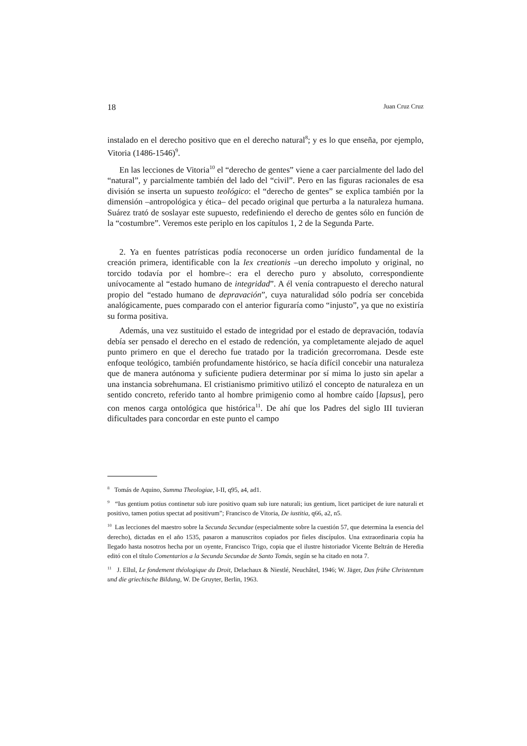18 Juan Cruz Cruz
instalado en el derecho positivo que en el derecho natural<sup>8</sup>; y es lo que enseña, por ejemplo, Vitoria (1486-1546)<sup>9</sup>.
En las lecciones de Vitoria<sup>10</sup> el “derecho de gentes” viene a caer parcialmente del lado del “natural”, y parcialmente también del lado del “civil”. Pero en las figuras racionales de esa división se inserta un supuesto teológico: el “derecho de gentes” se explica también por la dimensión –antropológica y ética– del pecado original que perturba a la naturaleza humana. Suárez trató de soslayar este supuesto, redefiniendo el derecho de gentes sólo en función de la “costumbre”. Veremos este periplo en los capítulos 1, 2 de la Segunda Parte.
2. Ya en fuentes patrísticas podía reconocerse un orden jurídico fundamental de la creación primera, identificable con la lex creationis –un derecho impoluto y original, no torcido todavía por el hombre–: era el derecho puro y absoluto, correspondiente unívocamente al “estado humano de integridad”. A él venía contrapuesto el derecho natural propio del “estado humano de depravación”, cuya naturalidad sólo podría ser concebida analógicamente, pues comparado con el anterior figuraría como “injusto”, ya que no existiría su forma positiva.
Además, una vez sustituido el estado de integridad por el estado de depravación, todavía debía ser pensado el derecho en el estado de redención, ya completamente alejado de aquel punto primero en que el derecho fue tratado por la tradición grecorromana. Desde este enfoque teológico, también profundamente histórico, se hacía difícil concebir una naturaleza que de manera autónoma y suficiente pudiera determinar por sí mima lo justo sin apelar a una instancia sobrehumana. El cristianismo primitivo utilizó el concepto de naturaleza en un sentido concreto, referido tanto al hombre primigenio como al hombre caído [lapsus], pero con menos carga ontológica que histórica<sup>11</sup>. De ahí que los Padres del siglo III tuvieran dificultades para concordar en este punto el campo
<sup>8</sup> Tomás de Aquino, Summa Theologiae, I-II, q95, a4, ad1.
<sup>9</sup> “Ius gentium potius continetur sub iure positivo quam sub iure naturali; ius gentium, licet participet de iure naturali et positivo, tamen potius spectat ad positivum”; Francisco de Vitoria, De iustitia, q66, a2, n5.
<sup>10</sup> Las lecciones del maestro sobre la Secunda Secundae (especialmente sobre la cuestión 57, que determina la esencia del derecho), dictadas en el año 1535, pasaron a manuscritos copiados por fieles discípulos. Una extraordinaria copia ha llegado hasta nosotros hecha por un oyente, Francisco Trigo, copia que el ilustre historiador Vicente Beltrán de Heredia editó con el título Comentarios a la Secunda Secundae de Santo Tomás, según se ha citado en nota 7.
<sup>11</sup> J. Ellul, Le fondement théologique du Droit, Delachaux & Niestlé, Neuchâtel, 1946; W. Jäger, Das frühe Christentum und die griechische Bildung, W. De Gruyter, Berlin, 1963.